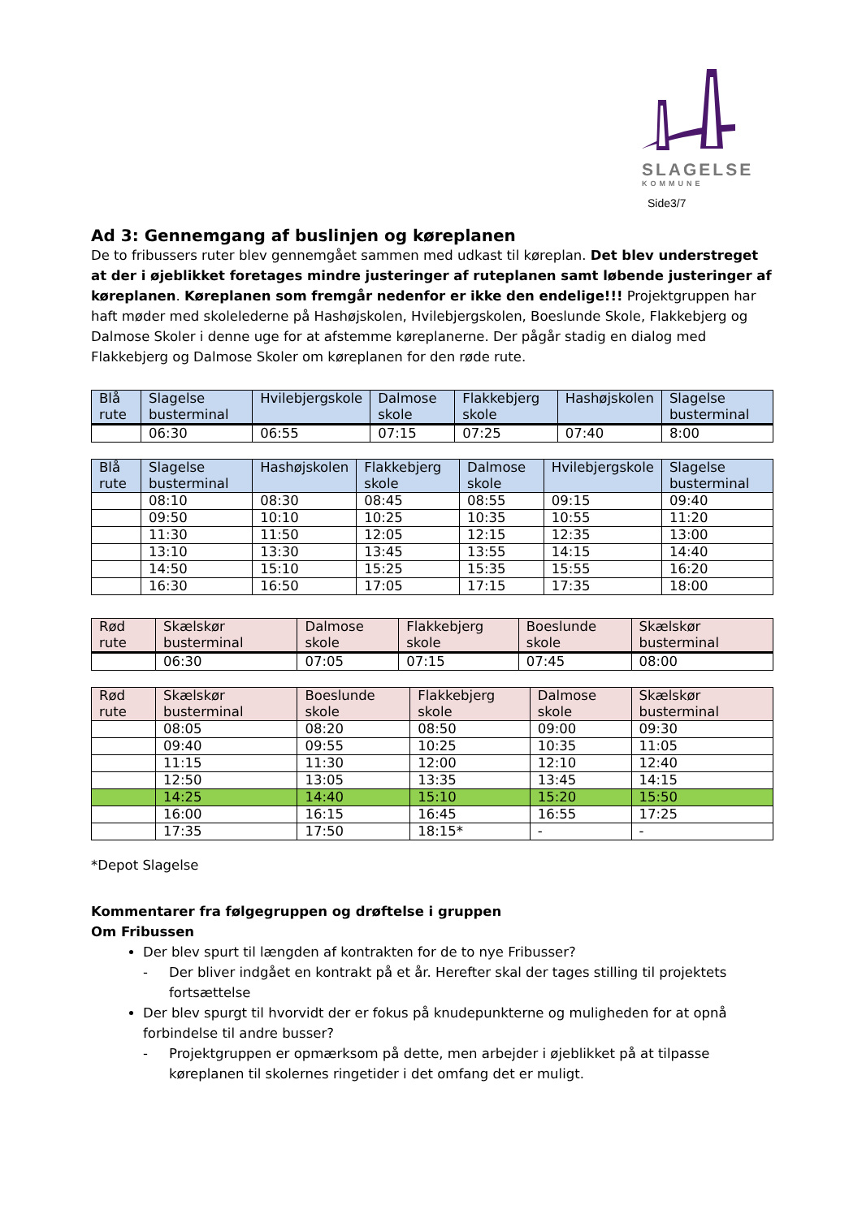SLAGELSE
KOMMUNE
Side3/7
Ad 3: Gennemgang af buslinjen og køreplanen
De to fribussers ruter blev gennemgået sammen med udkast til køreplan. Det blev understreget at der i øjeblikket foretages mindre justeringer af ruteplanen samt løbende justeringer af køreplanen. Køreplanen som fremgår nedenfor er ikke den endelige!!! Projektgruppen har haft møder med skolelederne på Hashøjskolen, Hvilebjergskolen, Boeslunde Skole, Flakkebjerg og Dalmose Skoler i denne uge for at afstemme køreplanerne. Der pågår stadig en dialog med Flakkebjerg og Dalmose Skoler om køreplanen for den røde rute.
| Blå rute | Slagelse busterminal | Hvilebjergskole | Dalmose skole | Flakkebjerg skole | Hashøjskolen | Slagelse busterminal |
| --- | --- | --- | --- | --- | --- | --- |
| | 06:30 | 06:55 | 07:15 | 07:25 | 07:40 | 8:00 |
| Blå rute | Slagelse busterminal | Hashøjskolen | Flakkebjerg skole | Dalmose skole | Hvilebjergskole | Slagelse busterminal |
| --- | --- | --- | --- | --- | --- | --- |
| | 08:10 | 08:30 | 08:45 | 08:55 | 09:15 | 09:40 |
| | 09:50 | 10:10 | 10:25 | 10:35 | 10:55 | 11:20 |
| | 11:30 | 11:50 | 12:05 | 12:15 | 12:35 | 13:00 |
| | 13:10 | 13:30 | 13:45 | 13:55 | 14:15 | 14:40 |
| | 14:50 | 15:10 | 15:25 | 15:35 | 15:55 | 16:20 |
| | 16:30 | 16:50 | 17:05 | 17:15 | 17:35 | 18:00 |
| Rød rute | Skælskør busterminal | Dalmose skole | Flakkebjerg skole | Boeslunde skole | Skælskør busterminal |
| --- | --- | --- | --- | --- | --- |
| | 06:30 | 07:05 | 07:15 | 07:45 | 08:00 |
| Rød rute | Skælskør busterminal | Boeslunde skole | Flakkebjerg skole | Dalmose skole | Skælskør busterminal |
| --- | --- | --- | --- | --- | --- |
| | 08:05 | 08:20 | 08:50 | 09:00 | 09:30 |
| | 09:40 | 09:55 | 10:25 | 10:35 | 11:05 |
| | 11:15 | 11:30 | 12:00 | 12:10 | 12:40 |
| | 12:50 | 13:05 | 13:35 | 13:45 | 14:15 |
| | 14:25 | 14:40 | 15:10 | 15:20 | 15:50 |
| | 16:00 | 16:15 | 16:45 | 16:55 | 17:25 |
| | 17:35 | 17:50 | 18:15* | - | - |
*Depot Slagelse
Kommentarer fra følgegruppen og drøftelse i gruppen
Om Fribussen
Der blev spurt til længden af kontrakten for de to nye Fribusser?
- Der bliver indgået en kontrakt på et år. Herefter skal der tages stilling til projektets fortsættelse
Der blev spurgt til hvorvidt der er fokus på knudepunkterne og muligheden for at opnå forbindelse til andre busser?
- Projektgruppen er opmærksom på dette, men arbejder i øjeblikket på at tilpasse køreplanen til skolernes ringetider i det omfang det er muligt.